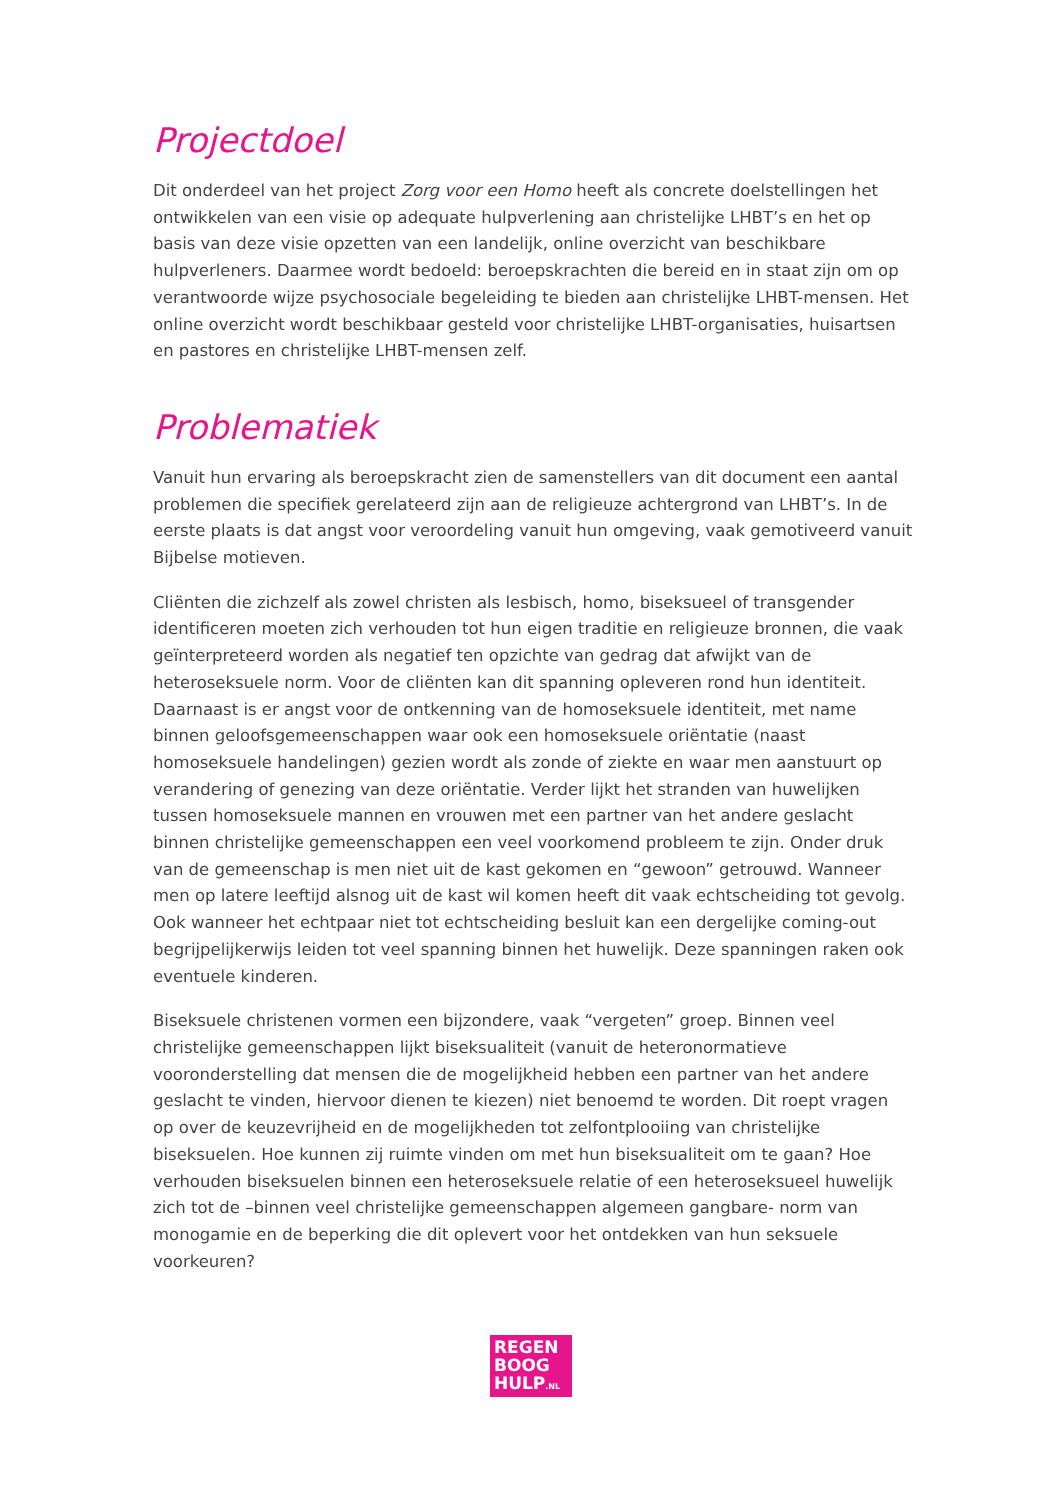Projectdoel
Dit onderdeel van het project Zorg voor een Homo heeft als concrete doelstellingen het ontwikkelen van een visie op adequate hulpverlening aan christelijke LHBT’s en het op basis van deze visie opzetten van een landelijk, online overzicht van beschikbare hulpverleners. Daarmee wordt bedoeld: beroepskrachten die bereid en in staat zijn om op verantwoorde wijze psychosociale begeleiding te bieden aan christelijke LHBT-mensen. Het online overzicht wordt beschikbaar gesteld voor christelijke LHBT-organisaties, huisartsen en pastores en christelijke LHBT-mensen zelf.
Problematiek
Vanuit hun ervaring als beroepskracht zien de samenstellers van dit document een aantal problemen die specifiek gerelateerd zijn aan de religieuze achtergrond van LHBT’s. In de eerste plaats is dat angst voor veroordeling vanuit hun omgeving, vaak gemotiveerd vanuit Bijbelse motieven.
Cliënten die zichzelf als zowel christen als lesbisch, homo, biseksueel of transgender identificeren moeten zich verhouden tot hun eigen traditie en religieuze bronnen, die vaak geïnterpreteerd worden als negatief ten opzichte van gedrag dat afwijkt van de heteroseksuele norm. Voor de cliënten kan dit spanning opleveren rond hun identiteit. Daarnaast is er angst voor de ontkenning van de homoseksuele identiteit, met name binnen geloofsgemeenschappen waar ook een homoseksuele oriëntatie (naast homoseksuele handelingen) gezien wordt als zonde of ziekte en waar men aanstuurt op verandering of genezing van deze oriëntatie. Verder lijkt het stranden van huwelijken tussen homoseksuele mannen en vrouwen met een partner van het andere geslacht binnen christelijke gemeenschappen een veel voorkomend probleem te zijn. Onder druk van de gemeenschap is men niet uit de kast gekomen en “gewoon” getrouwd. Wanneer men op latere leeftijd alsnog uit de kast wil komen heeft dit vaak echtscheiding tot gevolg. Ook wanneer het echtpaar niet tot echtscheiding besluit kan een dergelijke coming-out begrijpelijkerwijs leiden tot veel spanning binnen het huwelijk. Deze spanningen raken ook eventuele kinderen.
Biseksuele christenen vormen een bijzondere, vaak “vergeten” groep. Binnen veel christelijke gemeenschappen lijkt biseksualiteit (vanuit de heteronormatieve vooronderstelling dat mensen die de mogelijkheid hebben een partner van het andere geslacht te vinden, hiervoor dienen te kiezen) niet benoemd te worden. Dit roept vragen op over de keuzevrijheid en de mogelijkheden tot zelfontplooiing van christelijke biseksuelen. Hoe kunnen zij ruimte vinden om met hun biseksualiteit om te gaan? Hoe verhouden biseksuelen binnen een heteroseksuele relatie of een heteroseksueel huwelijk zich tot de –binnen veel christelijke gemeenschappen algemeen gangbare- norm van monogamie en de beperking die dit oplevert voor het ontdekken van hun seksuele voorkeuren?
REGEN
BOOG
HULP.NL